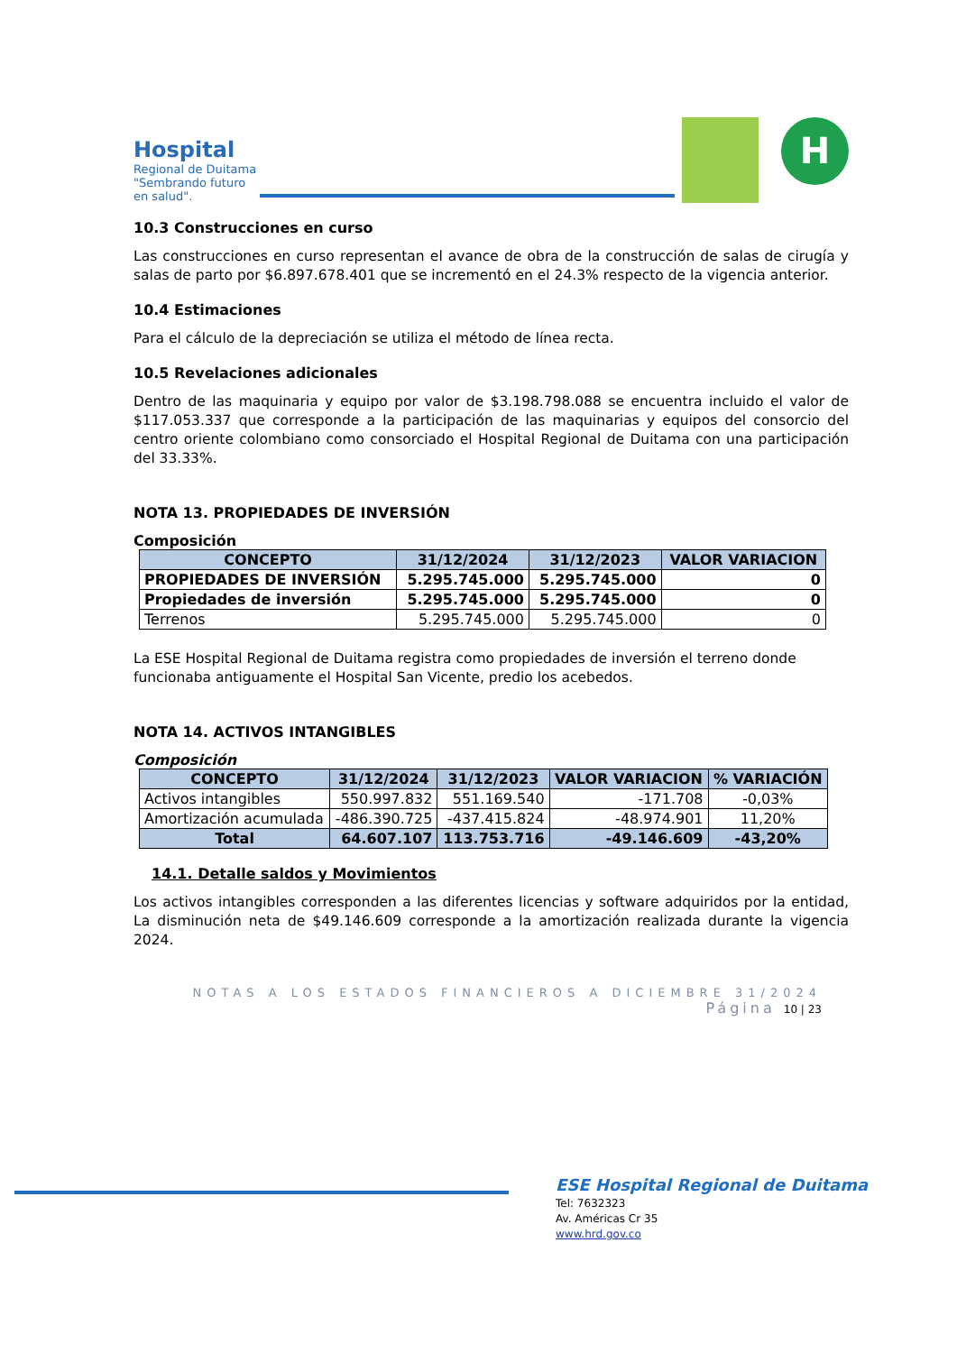Hospital
Regional de Duitama
"Sembrando futuro en salud".
H
10.3 Construcciones en curso
Las construcciones en curso representan el avance de obra de la construcción de salas de cirugía y salas de parto por $6.897.678.401 que se incrementó en el 24.3% respecto de la vigencia anterior.
10.4 Estimaciones
Para el cálculo de la depreciación se utiliza el método de línea recta.
10.5 Revelaciones adicionales
Dentro de las maquinaria y equipo por valor de $3.198.798.088 se encuentra incluido el valor de $117.053.337 que corresponde a la participación de las maquinarias y equipos del consorcio del centro oriente colombiano como consorciado el Hospital Regional de Duitama con una participación del 33.33%.
NOTA 13. PROPIEDADES DE INVERSIÓN
Composición
| CONCEPTO | 31/12/2024 | 31/12/2023 | VALOR VARIACION |
| --- | --- | --- | --- |
| PROPIEDADES DE INVERSIÓN | 5.295.745.000 | 5.295.745.000 | 0 |
| Propiedades de inversión | 5.295.745.000 | 5.295.745.000 | 0 |
| Terrenos | 5.295.745.000 | 5.295.745.000 | 0 |
La ESE Hospital Regional de Duitama registra como propiedades de inversión el terreno donde funcionaba antiguamente el Hospital San Vicente, predio los acebedos.
NOTA 14. ACTIVOS INTANGIBLES
Composición
| CONCEPTO | 31/12/2024 | 31/12/2023 | VALOR VARIACION | % VARIACIÓN |
| --- | --- | --- | --- | --- |
| Activos intangibles | 550.997.832 | 551.169.540 | -171.708 | -0,03% |
| Amortización acumulada | -486.390.725 | -437.415.824 | -48.974.901 | 11,20% |
| Total | 64.607.107 | 113.753.716 | -49.146.609 | -43,20% |
14.1. Detalle saldos y Movimientos
Los activos intangibles corresponden a las diferentes licencias y software adquiridos por la entidad, La disminución neta de $49.146.609 corresponde a la amortización realizada durante la vigencia 2024.
NOTAS A LOS ESTADOS FINANCIEROS A DICIEMBRE 31/2024
Página 10 | 23
ESE Hospital Regional de Duitama
Tel: 7632323
Av. Américas Cr 35
www.hrd.gov.co